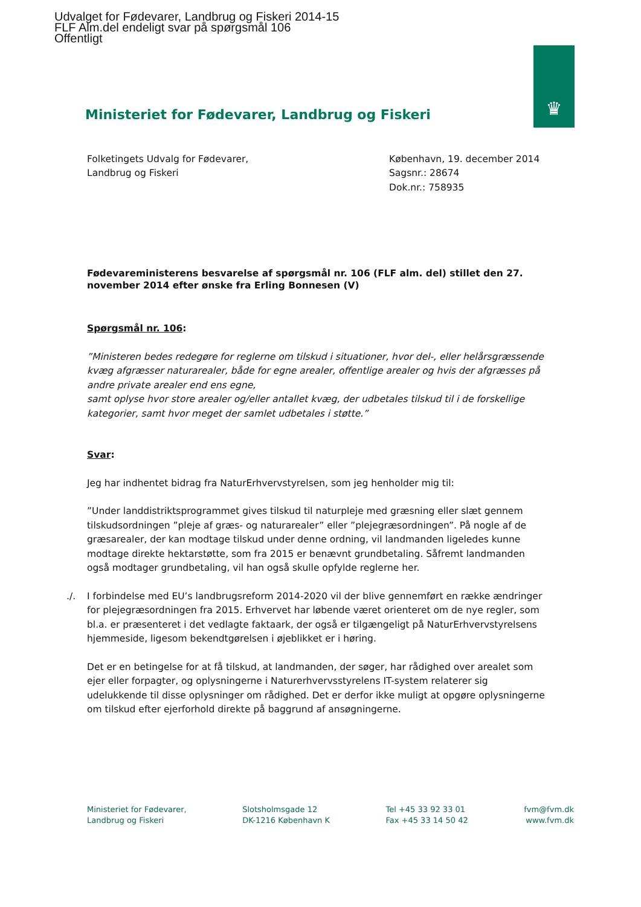Udvalget for Fødevarer, Landbrug og Fiskeri 2014-15
FLF Alm.del endeligt svar på spørgsmål 106
Offentligt
♛
Ministeriet for Fødevarer, Landbrug og Fiskeri
Folketingets Udvalg for Fødevarer,
Landbrug og Fiskeri
København, 19. december 2014
Sagsnr.: 28674
Dok.nr.: 758935
Fødevareministerens besvarelse af spørgsmål nr. 106 (FLF alm. del) stillet den 27. november 2014 efter ønske fra Erling Bonnesen (V)
Spørgsmål nr. 106:
”Ministeren bedes redegøre for reglerne om tilskud i situationer, hvor del-, eller helårsgræssende kvæg afgræsser naturarealer, både for egne arealer, offentlige arealer og hvis der afgræsses på andre private arealer end ens egne,
samt oplyse hvor store arealer og/eller antallet kvæg, der udbetales tilskud til i de forskellige kategorier, samt hvor meget der samlet udbetales i støtte.”
Svar:
Jeg har indhentet bidrag fra NaturErhvervstyrelsen, som jeg henholder mig til:
”Under landdistriktsprogrammet gives tilskud til naturpleje med græsning eller slæt gennem tilskudsordningen ”pleje af græs- og naturarealer” eller ”plejegræsordningen”. På nogle af de græsarealer, der kan modtage tilskud under denne ordning, vil landmanden ligeledes kunne modtage direkte hektarstøtte, som fra 2015 er benævnt grundbetaling. Såfremt landmanden også modtager grundbetaling, vil han også skulle opfylde reglerne her.
./. I forbindelse med EU’s landbrugsreform 2014-2020 vil der blive gennemført en række ændringer for plejegræsordningen fra 2015. Erhvervet har løbende været orienteret om de nye regler, som bl.a. er præsenteret i det vedlagte faktaark, der også er tilgængeligt på NaturErhvervstyrelsens hjemmeside, ligesom bekendtgørelsen i øjeblikket er i høring.
Det er en betingelse for at få tilskud, at landmanden, der søger, har rådighed over arealet som ejer eller forpagter, og oplysningerne i Naturerhvervsstyrelens IT-system relaterer sig udelukkende til disse oplysninger om rådighed. Det er derfor ikke muligt at opgøre oplysningerne om tilskud efter ejerforhold direkte på baggrund af ansøgningerne.
Ministeriet for Fødevarer,
Landbrug og Fiskeri
Slotsholmsgade 12
DK-1216 København K
Tel +45 33 92 33 01
Fax +45 33 14 50 42
fvm@fvm.dk
www.fvm.dk